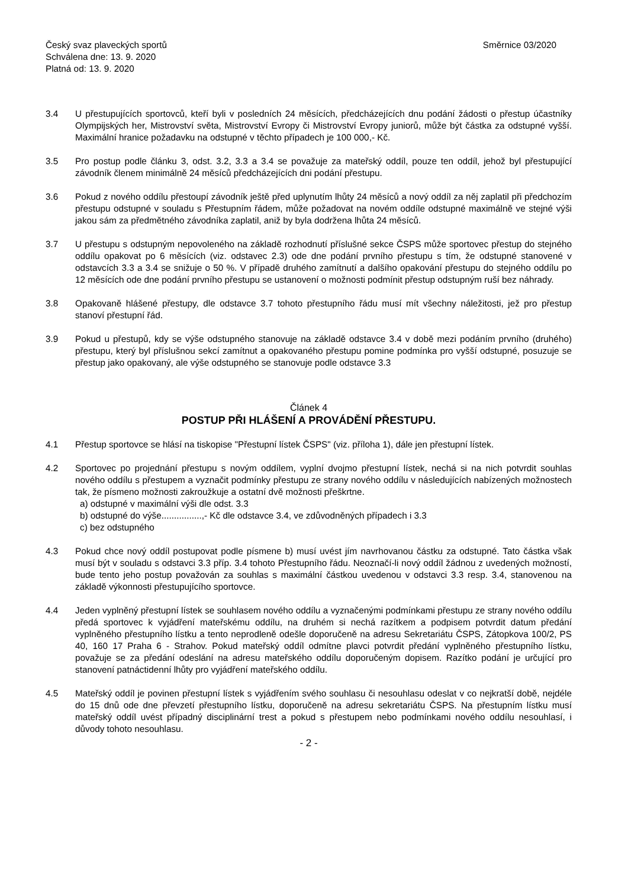Český svaz plaveckých sportů
Schválena dne: 13. 9. 2020
Platná od: 13. 9. 2020
Směrnice 03/2020
3.4 U přestupujících sportovců, kteří byli v posledních 24 měsících, předcházejících dnu podání žádosti o přestup účastníky Olympijských her, Mistrovství světa, Mistrovství Evropy či Mistrovství Evropy juniorů, může být částka za odstupné vyšší. Maximální hranice požadavku na odstupné v těchto případech je 100 000,- Kč.
3.5 Pro postup podle článku 3, odst. 3.2, 3.3 a 3.4 se považuje za mateřský oddíl, pouze ten oddíl, jehož byl přestupující závodník členem minimálně 24 měsíců předcházejících dni podání přestupu.
3.6 Pokud z nového oddílu přestoupí závodník ještě před uplynutím lhůty 24 měsíců a nový oddíl za něj zaplatil při předchozím přestupu odstupné v souladu s Přestupním řádem, může požadovat na novém oddíle odstupné maximálně ve stejné výši jakou sám za předmětného závodníka zaplatil, aniž by byla dodržena lhůta 24 měsíců.
3.7 U přestupu s odstupným nepovoleného na základě rozhodnutí příslušné sekce ČSPS může sportovec přestup do stejného oddílu opakovat po 6 měsících (viz. odstavec 2.3) ode dne podání prvního přestupu s tím, že odstupné stanovené v odstavcích 3.3 a 3.4 se snižuje o 50 %. V případě druhého zamítnutí a dalšího opakování přestupu do stejného oddílu po 12 měsících ode dne podání prvního přestupu se ustanovení o možnosti podmínit přestup odstupným ruší bez náhrady.
3.8 Opakovaně hlášené přestupy, dle odstavce 3.7 tohoto přestupního řádu musí mít všechny náležitosti, jež pro přestup stanoví přestupní řád.
3.9 Pokud u přestupů, kdy se výše odstupného stanovuje na základě odstavce 3.4 v době mezi podáním prvního (druhého) přestupu, který byl příslušnou sekcí zamítnut a opakovaného přestupu pomine podmínka pro vyšší odstupné, posuzuje se přestup jako opakovaný, ale výše odstupného se stanovuje podle odstavce 3.3
Článek 4
POSTUP PŘI HLÁŠENÍ A PROVÁDĚNÍ PŘESTUPU.
4.1 Přestup sportovce se hlásí na tiskopise "Přestupní lístek ČSPS" (viz. příloha 1), dále jen přestupní lístek.
4.2 Sportovec po projednání přestupu s novým oddílem, vyplní dvojmo přestupní lístek, nechá si na nich potvrdit souhlas nového oddílu s přestupem a vyznačit podmínky přestupu ze strany nového oddílu v následujících nabízených možnostech tak, že písmeno možnosti zakroužkuje a ostatní dvě možnosti přeškrtne.
a) odstupné v maximální výši dle odst. 3.3
b) odstupné do výše................,- Kč dle odstavce 3.4, ve zdůvodněných případech i 3.3
c) bez odstupného
4.3 Pokud chce nový oddíl postupovat podle písmene b) musí uvést jím navrhovanou částku za odstupné. Tato částka však musí být v souladu s odstavci 3.3 příp. 3.4 tohoto Přestupního řádu. Neoznačí-li nový oddíl žádnou z uvedených možností, bude tento jeho postup považován za souhlas s maximální částkou uvedenou v odstavci 3.3 resp. 3.4, stanovenou na základě výkonnosti přestupujícího sportovce.
4.4 Jeden vyplněný přestupní lístek se souhlasem nového oddílu a vyznačenými podmínkami přestupu ze strany nového oddílu předá sportovec k vyjádření mateřskému oddílu, na druhém si nechá razítkem a podpisem potvrdit datum předání vyplněného přestupního lístku a tento neprodleně odešle doporučeně na adresu Sekretariátu ČSPS, Zátopkova 100/2, PS 40, 160 17 Praha 6 - Strahov. Pokud mateřský oddíl odmítne plavci potvrdit předání vyplněného přestupního lístku, považuje se za předání odeslání na adresu mateřského oddílu doporučeným dopisem. Razítko podání je určující pro stanovení patnáctidenní lhůty pro vyjádření mateřského oddílu.
4.5 Mateřský oddíl je povinen přestupní lístek s vyjádřením svého souhlasu či nesouhlasu odeslat v co nejkratší době, nejdéle do 15 dnů ode dne převzetí přestupního lístku, doporučeně na adresu sekretariátu ČSPS. Na přestupním lístku musí mateřský oddíl uvést případný disciplinární trest a pokud s přestupem nebo podmínkami nového oddílu nesouhlasí, i důvody tohoto nesouhlasu.
- 2 -